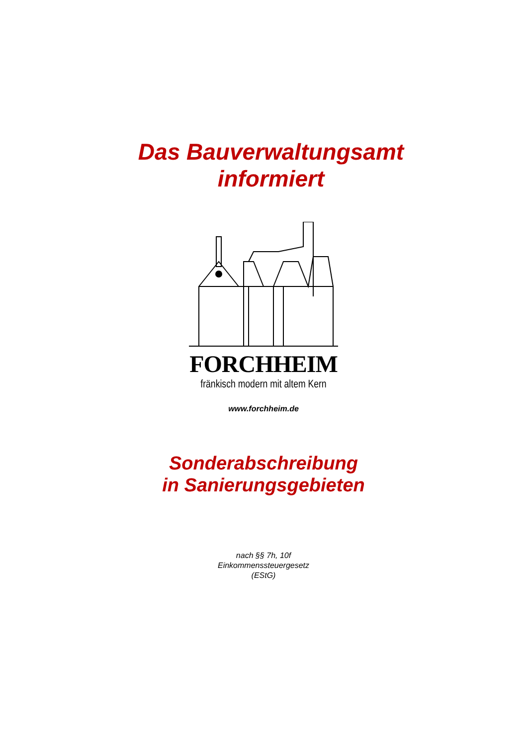Das Bauverwaltungsamt
informiert
FORCHHEIM
fränkisch modern mit altem Kern
www.forchheim.de
Sonderabschreibung
in Sanierungsgebieten
nach §§ 7h, 10f
Einkommenssteuergesetz
(EStG)